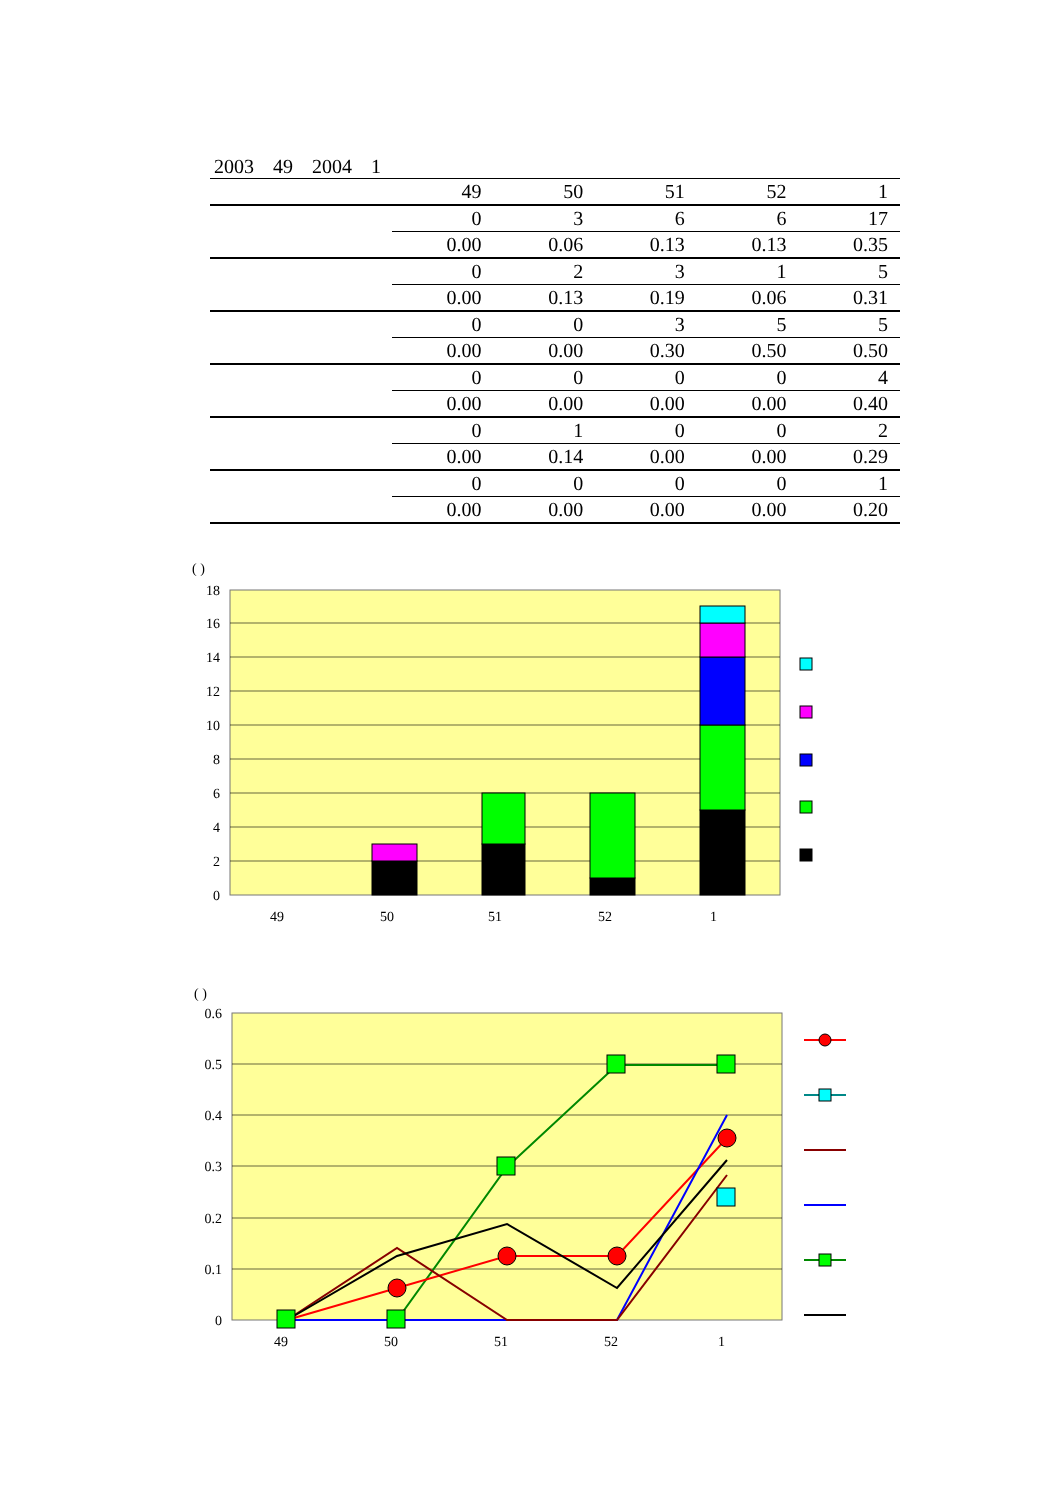2003 49 2004 1
| | 49 | 50 | 51 | 52 | 1 |
| --- | --- | --- | --- | --- | --- |
| | 0 | 3 | 6 | 6 | 17 |
| | 0.00 | 0.06 | 0.13 | 0.13 | 0.35 |
| | 0 | 2 | 3 | 1 | 5 |
| | 0.00 | 0.13 | 0.19 | 0.06 | 0.31 |
| | 0 | 0 | 3 | 5 | 5 |
| | 0.00 | 0.00 | 0.30 | 0.50 | 0.50 |
| | 0 | 0 | 0 | 0 | 4 |
| | 0.00 | 0.00 | 0.00 | 0.00 | 0.40 |
| | 0 | 1 | 0 | 0 | 2 |
| | 0.00 | 0.14 | 0.00 | 0.00 | 0.29 |
| | 0 | 0 | 0 | 0 | 1 |
| | 0.00 | 0.00 | 0.00 | 0.00 | 0.20 |
( )
0
2
4
6
8
10
12
14
16
18
49
50
51
52
1
( )
0
0.1
0.2
0.3
0.4
0.5
0.6
49
50
51
52
1